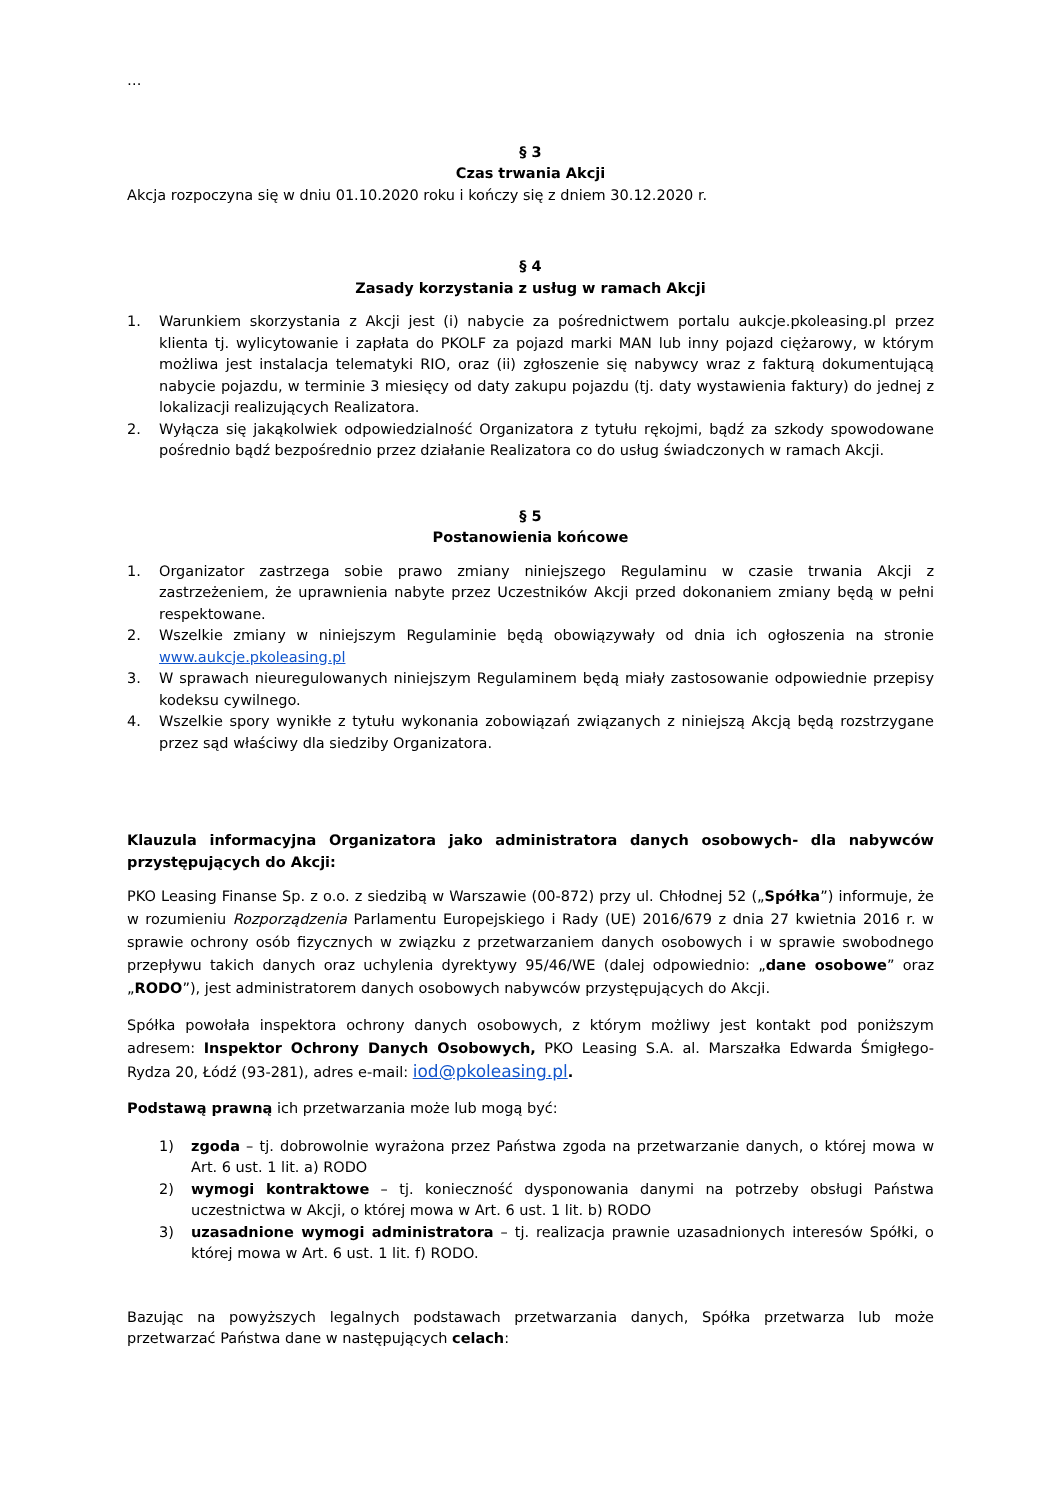…
§ 3
Czas trwania Akcji
Akcja rozpoczyna się w dniu 01.10.2020 roku i kończy się z dniem 30.12.2020 r.
§ 4
Zasady korzystania z usług w ramach Akcji
1. Warunkiem skorzystania z Akcji jest (i) nabycie za pośrednictwem portalu aukcje.pkoleasing.pl przez klienta tj. wylicytowanie i zapłata do PKOLF za pojazd marki MAN lub inny pojazd ciężarowy, w którym możliwa jest instalacja telematyki RIO, oraz (ii) zgłoszenie się nabywcy wraz z fakturą dokumentującą nabycie pojazdu, w terminie 3 miesięcy od daty zakupu pojazdu (tj. daty wystawienia faktury) do jednej z lokalizacji realizujących Realizatora.
2. Wyłącza się jakąkolwiek odpowiedzialność Organizatora z tytułu rękojmi, bądź za szkody spowodowane pośrednio bądź bezpośrednio przez działanie Realizatora co do usług świadczonych w ramach Akcji.
§ 5
Postanowienia końcowe
1. Organizator zastrzega sobie prawo zmiany niniejszego Regulaminu w czasie trwania Akcji z zastrzeżeniem, że uprawnienia nabyte przez Uczestników Akcji przed dokonaniem zmiany będą w pełni respektowane.
2. Wszelkie zmiany w niniejszym Regulaminie będą obowiązywały od dnia ich ogłoszenia na stronie www.aukcje.pkoleasing.pl
3. W sprawach nieuregulowanych niniejszym Regulaminem będą miały zastosowanie odpowiednie przepisy kodeksu cywilnego.
4. Wszelkie spory wynikłe z tytułu wykonania zobowiązań związanych z niniejszą Akcją będą rozstrzygane przez sąd właściwy dla siedziby Organizatora.
Klauzula informacyjna Organizatora jako administratora danych osobowych- dla nabywców przystępujących do Akcji:
PKO Leasing Finanse Sp. z o.o. z siedzibą w Warszawie (00-872) przy ul. Chłodnej 52 („Spółka”) informuje, że w rozumieniu Rozporządzenia Parlamentu Europejskiego i Rady (UE) 2016/679 z dnia 27 kwietnia 2016 r. w sprawie ochrony osób fizycznych w związku z przetwarzaniem danych osobowych i w sprawie swobodnego przepływu takich danych oraz uchylenia dyrektywy 95/46/WE (dalej odpowiednio: „dane osobowe” oraz „RODO”), jest administratorem danych osobowych nabywców przystępujących do Akcji.
Spółka powołała inspektora ochrony danych osobowych, z którym możliwy jest kontakt pod poniższym adresem: Inspektor Ochrony Danych Osobowych, PKO Leasing S.A. al. Marszałka Edwarda Śmigłego-Rydza 20, Łódź (93-281), adres e-mail: iod@pkoleasing.pl.
Podstawą prawną ich przetwarzania może lub mogą być:
1) zgoda – tj. dobrowolnie wyrażona przez Państwa zgoda na przetwarzanie danych, o której mowa w Art. 6 ust. 1 lit. a) RODO
2) wymogi kontraktowe – tj. konieczność dysponowania danymi na potrzeby obsługi Państwa uczestnictwa w Akcji, o której mowa w Art. 6 ust. 1 lit. b) RODO
3) uzasadnione wymogi administratora – tj. realizacja prawnie uzasadnionych interesów Spółki, o której mowa w Art. 6 ust. 1 lit. f) RODO.
Bazując na powyższych legalnych podstawach przetwarzania danych, Spółka przetwarza lub może przetwarzać Państwa dane w następujących celach: